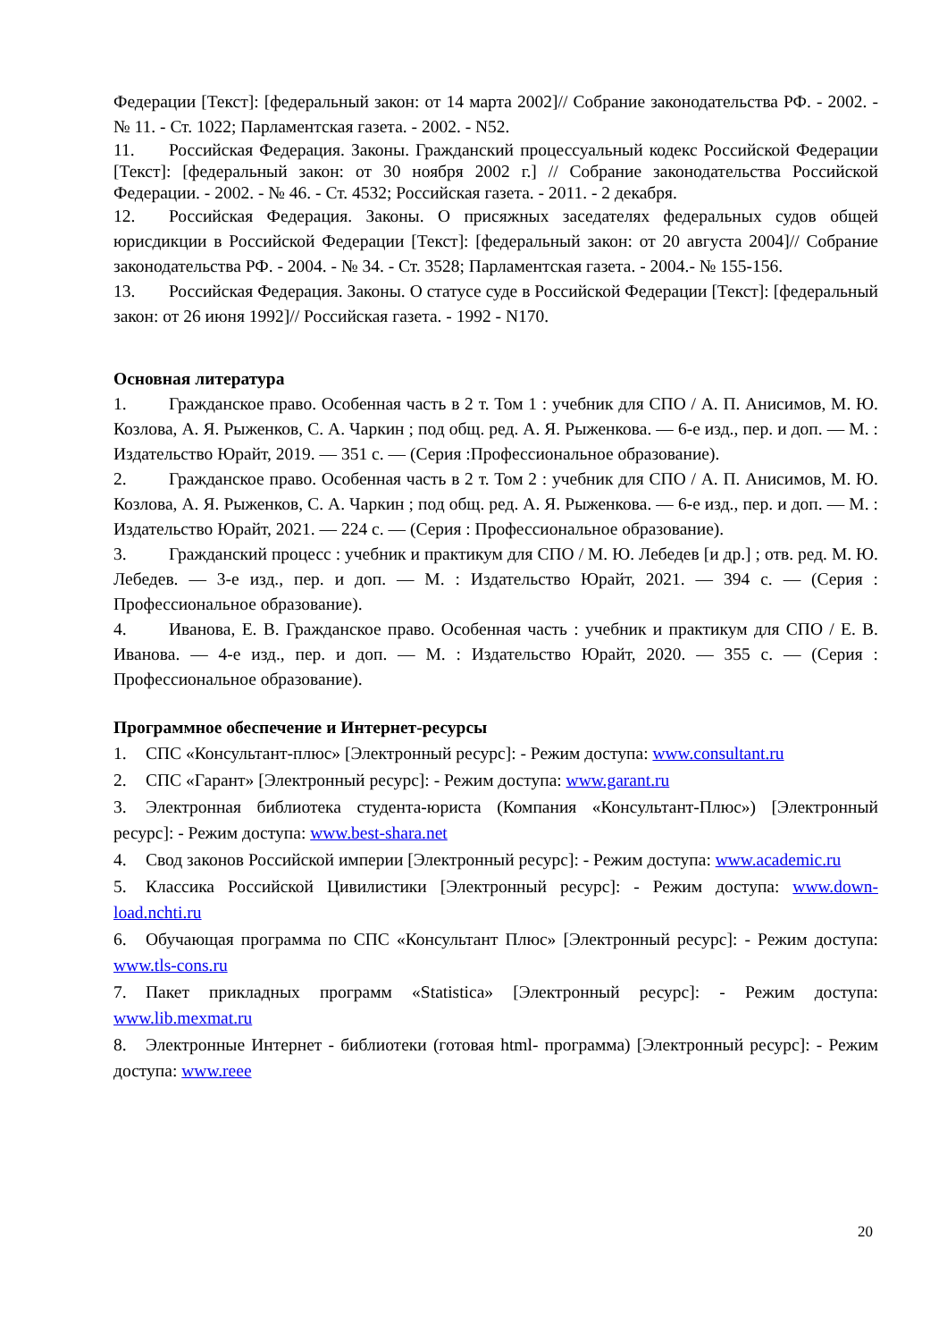Федерации [Текст]: [федеральный закон: от 14 марта 2002]// Собрание законодательства РФ. - 2002. - № 11. - Ст. 1022; Парламентская газета. - 2002. - N52.
11. Российская Федерация. Законы. Гражданский процессуальный кодекс Российской Федерации [Текст]: [федеральный закон: от 30 ноября 2002 г.] // Собрание законодательства Российской Федерации. - 2002. - № 46. - Ст. 4532; Российская газета. - 2011. - 2 декабря.
12. Российская Федерация. Законы. О присяжных заседателях федеральных судов общей юрисдикции в Российской Федерации [Текст]: [федеральный закон: от 20 августа 2004]// Собрание законодательства РФ. - 2004. - № 34. - Ст. 3528; Парламентская газета. - 2004.- № 155-156.
13. Российская Федерация. Законы. О статусе суде в Российской Федерации [Текст]: [федеральный закон: от 26 июня 1992]// Российская газета. - 1992 - N170.
Основная литература
1. Гражданское право. Особенная часть в 2 т. Том 1 : учебник для СПО / А. П. Анисимов, М. Ю. Козлова, А. Я. Рыженков, С. А. Чаркин ; под общ. ред. А. Я. Рыженкова. — 6-е изд., пер. и доп. — М. : Издательство Юрайт, 2019. — 351 с. — (Серия :Профессиональное образование).
2. Гражданское право. Особенная часть в 2 т. Том 2 : учебник для СПО / А. П. Анисимов, М. Ю. Козлова, А. Я. Рыженков, С. А. Чаркин ; под общ. ред. А. Я. Рыженкова. — 6-е изд., пер. и доп. — М. : Издательство Юрайт, 2021. — 224 с. — (Серия : Профессиональное образование).
3. Гражданский процесс : учебник и практикум для СПО / М. Ю. Лебедев [и др.] ; отв. ред. М. Ю. Лебедев. — 3-е изд., пер. и доп. — М. : Издательство Юрайт, 2021. — 394 с. — (Серия : Профессиональное образование).
4. Иванова, Е. В. Гражданское право. Особенная часть : учебник и практикум для СПО / Е. В. Иванова. — 4-е изд., пер. и доп. — М. : Издательство Юрайт, 2020. — 355 с. — (Серия : Профессиональное образование).
Программное обеспечение и Интернет-ресурсы
1. СПС «Консультант-плюс» [Электронный ресурс]: - Режим доступа: www.consultant.ru
2. СПС «Гарант» [Электронный ресурс]: - Режим доступа: www.garant.ru
3. Электронная библиотека студента-юриста (Компания «Консультант-Плюс») [Электронный ресурс]: - Режим доступа: www.best-shara.net
4. Свод законов Российской империи [Электронный ресурс]: - Режим доступа: www.academic.ru
5. Классика Российской Цивилистики [Электронный ресурс]: - Режим доступа: www.down-load.nchti.ru
6. Обучающая программа по СПС «Консультант Плюс» [Электронный ресурс]: - Режим доступа: www.tls-cons.ru
7. Пакет прикладных программ «Statistica» [Электронный ресурс]: - Режим доступа: www.lib.mexmat.ru
8. Электронные Интернет - библиотеки (готовая html- программа) [Электронный ресурс]: - Режим доступа: www.reee
20